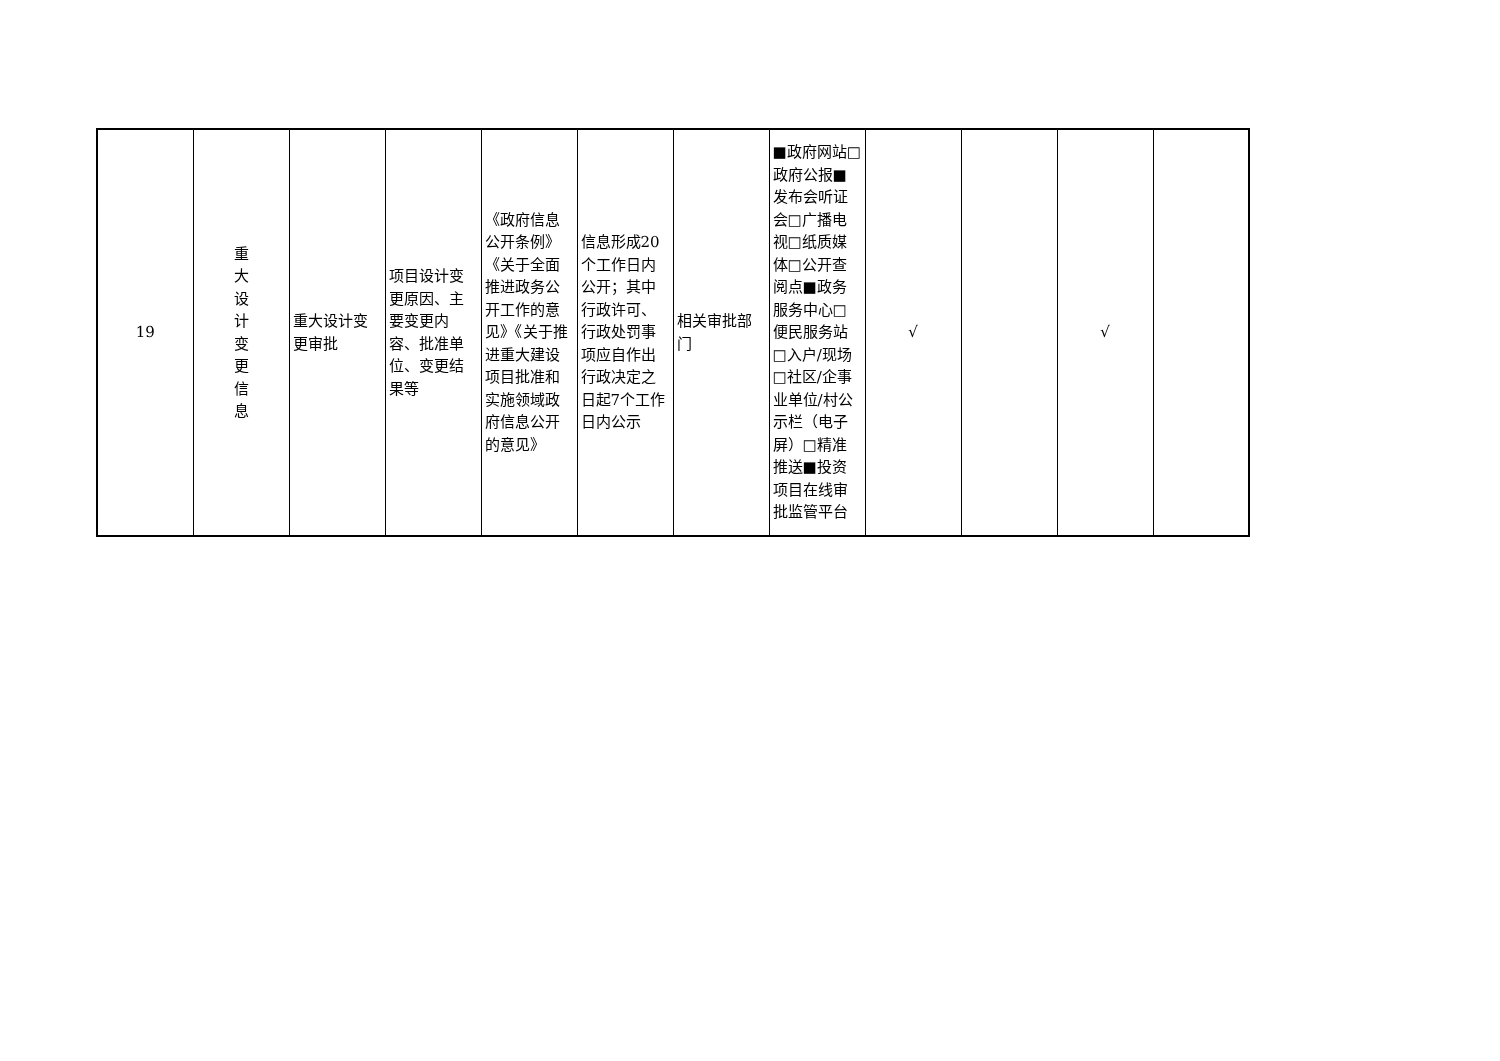| 19 | 重 大 设 计 变 更 信 息 | 重大设计变更审批 | 项目设计变更原因、主要变更内容、批准单位、变更结果等 | 《政府信息公开条例》《关于全面推进政务公开工作的意见》《关于推进重大建设项目批准和实施领域政府信息公开的意见》 | 信息形成20个工作日内公开；其中行政许可、行政处罚事项应自作出行政决定之日起7个工作日内公示 | 相关审批部门 | ■政府网站□政府公报■发布会听证会□广播电视□纸质媒体□公开查阅点■政务服务中心□便民服务站□入户/现场□社区/企事业单位/村公示栏（电子屏）□精准推送■投资项目在线审批监管平台 | √ | | √ | |